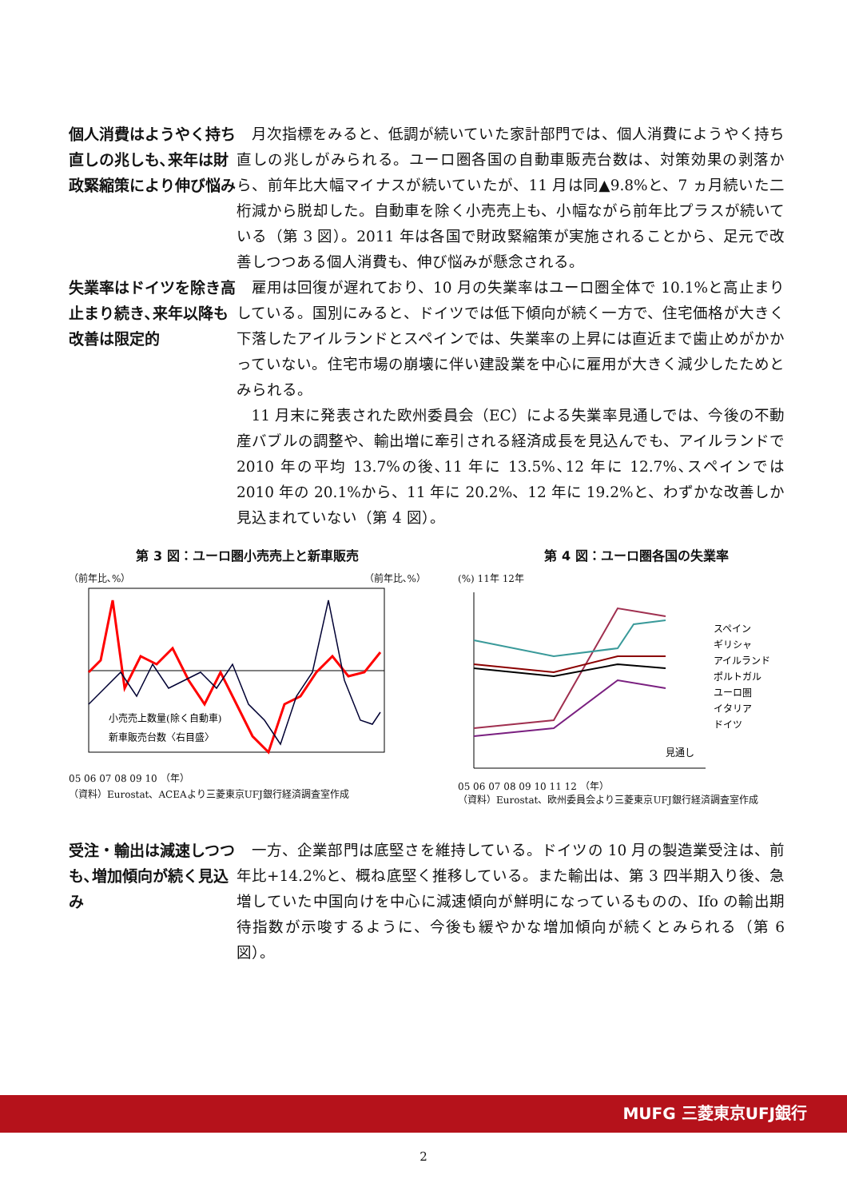個人消費はようやく持ち直しの兆しも､来年は財政緊縮策により伸び悩み
月次指標をみると、低調が続いていた家計部門では、個人消費にようやく持ち直しの兆しがみられる。ユーロ圏各国の自動車販売台数は、対策効果の剥落から、前年比大幅マイナスが続いていたが、11 月は同▲9.8%と、7 ヵ月続いた二桁減から脱却した。自動車を除く小売売上も、小幅ながら前年比プラスが続いている（第 3 図）。2011 年は各国で財政緊縮策が実施されることから、足元で改善しつつある個人消費も、伸び悩みが懸念される。
失業率はドイツを除き高止まり続き､来年以降も改善は限定的
雇用は回復が遅れており、10 月の失業率はユーロ圏全体で 10.1%と高止まりしている。国別にみると、ドイツでは低下傾向が続く一方で、住宅価格が大きく下落したアイルランドとスペインでは、失業率の上昇には直近まで歯止めがかかっていない。住宅市場の崩壊に伴い建設業を中心に雇用が大きく減少したためとみられる。
11 月末に発表された欧州委員会（EC）による失業率見通しでは、今後の不動産バブルの調整や、輸出増に牽引される経済成長を見込んでも、アイルランドで 2010 年の平均 13.7%の後､11 年に 13.5%､12 年に 12.7%､スペインでは 2010 年の 20.1%から、11 年に 20.2%、12 年に 19.2%と、わずかな改善しか見込まれていない（第 4 図）。
第 3 図：ユーロ圏小売売上と新車販売
（前年比､%） （前年比､%）
小売売上数量(除く自動車)
新車販売台数〈右目盛〉
05 06 07 08 09 10 （年）
（資料）Eurostat、ACEAより三菱東京UFJ銀行経済調査室作成
第 4 図：ユーロ圏各国の失業率
(%) 11年 12年
スペイン
ギリシャ
アイルランド
ポルトガル
ユーロ圏
イタリア
ドイツ
見通し
05 06 07 08 09 10 11 12 （年）
（資料）Eurostat、欧州委員会より三菱東京UFJ銀行経済調査室作成
受注・輸出は減速しつつも､増加傾向が続く見込み
一方、企業部門は底堅さを維持している。ドイツの 10 月の製造業受注は、前年比+14.2%と、概ね底堅く推移している。また輸出は、第 3 四半期入り後、急増していた中国向けを中心に減速傾向が鮮明になっているものの、Ifo の輸出期待指数が示唆するように、今後も緩やかな増加傾向が続くとみられる（第 6 図）。
MUFG 三菱東京UFJ銀行
2